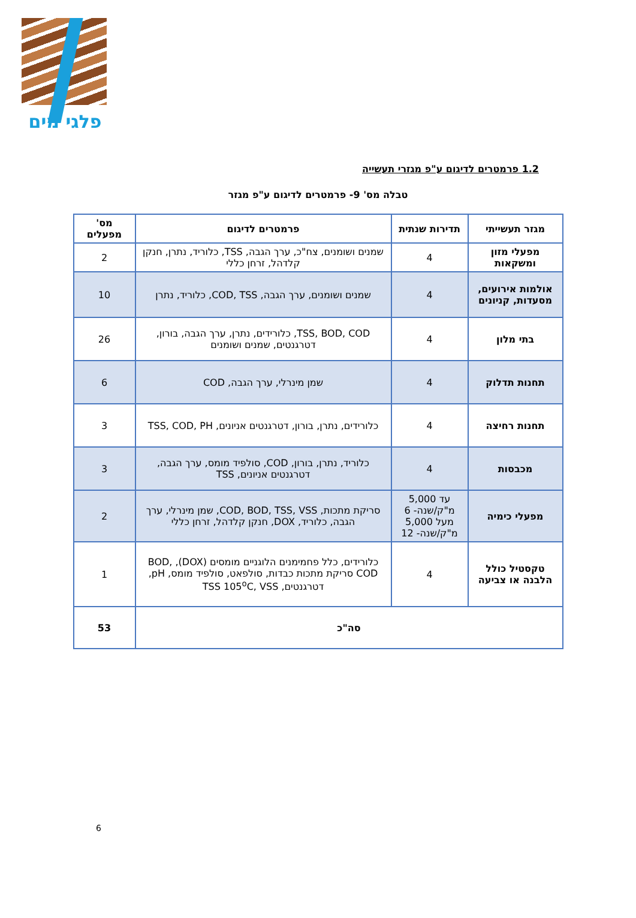פלגי מים
1.2 פרמטרים לדיגום ע"פ מגזרי תעשייה
טבלה מס' 9- פרמטרים לדיגום ע"פ מגזר
| מגזר תעשייתי | תדירות שנתית | פרמטרים לדיגום | מס' מפעלים |
| --- | --- | --- | --- |
| מפעלי מזון ומשקאות | 4 | שמנים ושומנים, צח"כ, ערך הגבה, TSS, כלוריד, נתרן, חנקן קלדהל, זרחן כללי | 2 |
| אולמות אירועים, מסעדות, קניונים | 4 | שמנים ושומנים, ערך הגבה, COD, TSS, כלוריד, נתרן | 10 |
| בתי מלון | 4 | TSS, BOD, COD, כלורידים, נתרן, ערך הגבה, בורון, דטרגנטים, שמנים ושומנים | 26 |
| תחנות תדלוק | 4 | שמן מינרלי, ערך הגבה, COD | 6 |
| תחנות רחיצה | 4 | כלורידים, נתרן, בורון, דטרגנטים אניונים, TSS, COD, PH | 3 |
| מכבסות | 4 | כלוריד, נתרן, בורון, COD, סולפיד מומס, ערך הגבה, דטרגנטים אניונים, TSS | 3 |
| מפעלי כימיה | עד 5,000 מ"ק/שנה- 6 מעל 5,000 מ"ק/שנה- 12 | סריקת מתכות, COD, BOD, TSS, VSS, שמן מינרלי, ערך הגבה, כלוריד, DOX, חנקן קלדהל, זרחן כללי | 2 |
| טקסטיל כולל הלבנה או צביעה | 4 | כלורידים, כלל פחמימנים הלוגניים מומסים (DOX), BOD, COD סריקת מתכות כבדות, סולפאט, סולפיד מומס, pH, דטרגנטים, TSS 105<sup>o</sup>C, VSS | 1 |
| סה"כ | | | 53 |
6